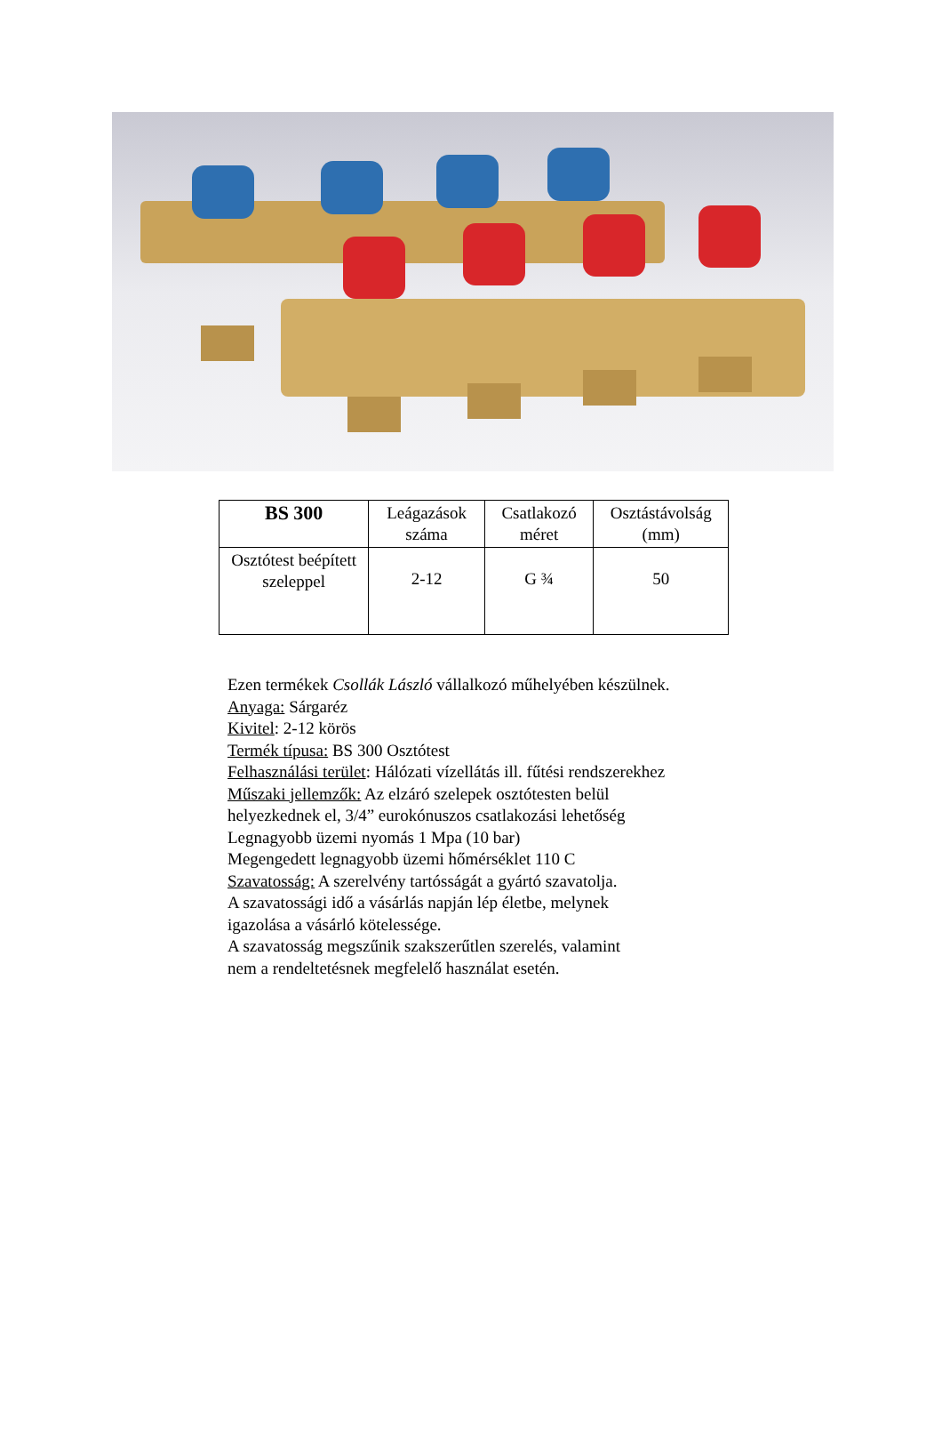| BS 300 | Leágazások száma | Csatlakozó méret | Osztástávolság (mm) |
| --- | --- | --- | --- |
| Osztótest beépített szeleppel | 2-12 | G ¾ | 50 |
Ezen termékek Csollák László vállalkozó műhelyében készülnek.
Anyaga: Sárgaréz
Kivitel: 2-12 körös
Termék típusa: BS 300 Osztótest
Felhasználási terület: Hálózati vízellátás ill. fűtési rendszerekhez
Műszaki jellemzők: Az elzáró szelepek osztótesten belül
helyezkednek el, 3/4” eurokónuszos csatlakozási lehetőség
Legnagyobb üzemi nyomás 1 Mpa (10 bar)
Megengedett legnagyobb üzemi hőmérséklet 110 C
Szavatosság: A szerelvény tartósságát a gyártó szavatolja.
A szavatossági idő a vásárlás napján lép életbe, melynek
igazolása a vásárló kötelessége.
A szavatosság megszűnik szakszerűtlen szerelés, valamint
nem a rendeltetésnek megfelelő használat esetén.